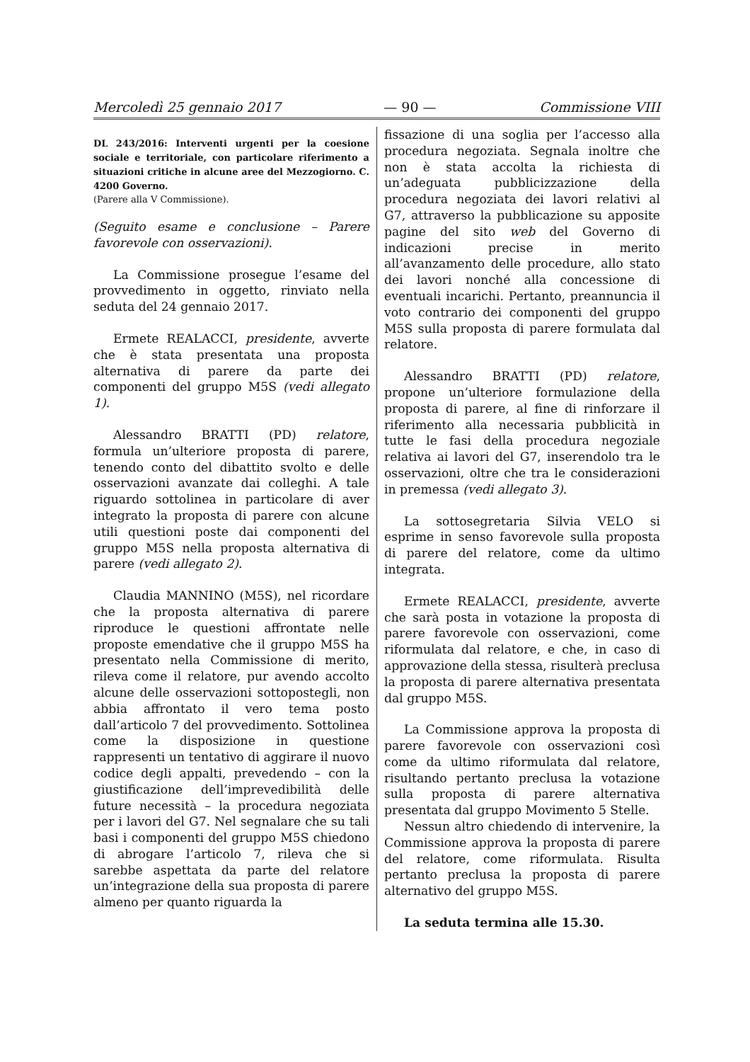Mercoledì 25 gennaio 2017 — 90 — Commissione VIII
DL 243/2016: Interventi urgenti per la coesione sociale e territoriale, con particolare riferimento a situazioni critiche in alcune aree del Mezzogiorno. C. 4200 Governo.
(Parere alla V Commissione).
(Seguito esame e conclusione – Parere favorevole con osservazioni).
La Commissione prosegue l’esame del provvedimento in oggetto, rinviato nella seduta del 24 gennaio 2017.
Ermete REALACCI, presidente, avverte che è stata presentata una proposta alternativa di parere da parte dei componenti del gruppo M5S (vedi allegato 1).
Alessandro BRATTI (PD) relatore, formula un’ulteriore proposta di parere, tenendo conto del dibattito svolto e delle osservazioni avanzate dai colleghi. A tale riguardo sottolinea in particolare di aver integrato la proposta di parere con alcune utili questioni poste dai componenti del gruppo M5S nella proposta alternativa di parere (vedi allegato 2).
Claudia MANNINO (M5S), nel ricordare che la proposta alternativa di parere riproduce le questioni affrontate nelle proposte emendative che il gruppo M5S ha presentato nella Commissione di merito, rileva come il relatore, pur avendo accolto alcune delle osservazioni sottopostegli, non abbia affrontato il vero tema posto dall’articolo 7 del provvedimento. Sottolinea come la disposizione in questione rappresenti un tentativo di aggirare il nuovo codice degli appalti, prevedendo – con la giustificazione dell’imprevedibilità delle future necessità – la procedura negoziata per i lavori del G7. Nel segnalare che su tali basi i componenti del gruppo M5S chiedono di abrogare l’articolo 7, rileva che si sarebbe aspettata da parte del relatore un’integrazione della sua proposta di parere almeno per quanto riguarda la
fissazione di una soglia per l’accesso alla procedura negoziata. Segnala inoltre che non è stata accolta la richiesta di un’adeguata pubblicizzazione della procedura negoziata dei lavori relativi al G7, attraverso la pubblicazione su apposite pagine del sito web del Governo di indicazioni precise in merito all’avanzamento delle procedure, allo stato dei lavori nonché alla concessione di eventuali incarichi. Pertanto, preannuncia il voto contrario dei componenti del gruppo M5S sulla proposta di parere formulata dal relatore.
Alessandro BRATTI (PD) relatore, propone un’ulteriore formulazione della proposta di parere, al fine di rinforzare il riferimento alla necessaria pubblicità in tutte le fasi della procedura negoziale relativa ai lavori del G7, inserendolo tra le osservazioni, oltre che tra le considerazioni in premessa (vedi allegato 3).
La sottosegretaria Silvia VELO si esprime in senso favorevole sulla proposta di parere del relatore, come da ultimo integrata.
Ermete REALACCI, presidente, avverte che sarà posta in votazione la proposta di parere favorevole con osservazioni, come riformulata dal relatore, e che, in caso di approvazione della stessa, risulterà preclusa la proposta di parere alternativa presentata dal gruppo M5S.
La Commissione approva la proposta di parere favorevole con osservazioni così come da ultimo riformulata dal relatore, risultando pertanto preclusa la votazione sulla proposta di parere alternativa presentata dal gruppo Movimento 5 Stelle.
Nessun altro chiedendo di intervenire, la Commissione approva la proposta di parere del relatore, come riformulata. Risulta pertanto preclusa la proposta di parere alternativo del gruppo M5S.
La seduta termina alle 15.30.